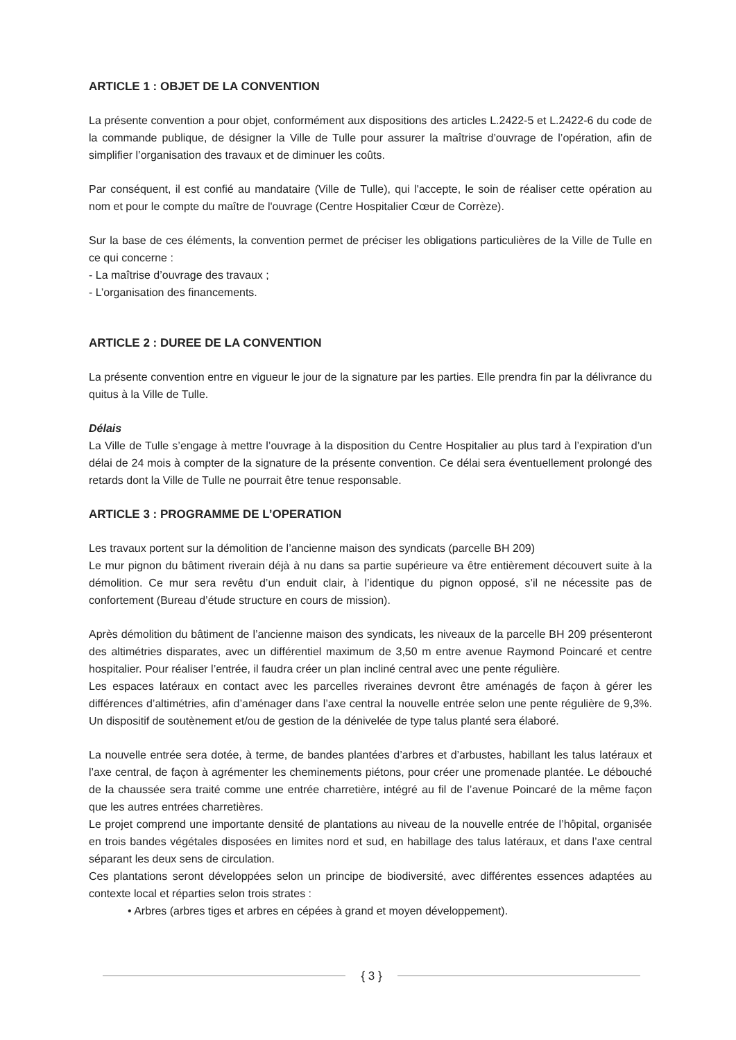ARTICLE 1 : OBJET DE LA CONVENTION
La présente convention a pour objet, conformément aux dispositions des articles L.2422-5 et L.2422-6 du code de la commande publique, de désigner la Ville de Tulle pour assurer la maîtrise d’ouvrage de l’opération, afin de simplifier l’organisation des travaux et de diminuer les coûts.
Par conséquent, il est confié au mandataire (Ville de Tulle), qui l'accepte, le soin de réaliser cette opération au nom et pour le compte du maître de l'ouvrage (Centre Hospitalier Cœur de Corrèze).
Sur la base de ces éléments, la convention permet de préciser les obligations particulières de la Ville de Tulle en ce qui concerne :
- La maîtrise d’ouvrage des travaux ;
- L’organisation des financements.
ARTICLE 2 : DUREE DE LA CONVENTION
La présente convention entre en vigueur le jour de la signature par les parties. Elle prendra fin par la délivrance du quitus à la Ville de Tulle.
Délais
La Ville de Tulle s’engage à mettre l’ouvrage à la disposition du Centre Hospitalier au plus tard à l’expiration d’un délai de 24 mois à compter de la signature de la présente convention. Ce délai sera éventuellement prolongé des retards dont la Ville de Tulle ne pourrait être tenue responsable.
ARTICLE 3 : PROGRAMME DE L’OPERATION
Les travaux portent sur la démolition de l’ancienne maison des syndicats (parcelle BH 209)
Le mur pignon du bâtiment riverain déjà à nu dans sa partie supérieure va être entièrement découvert suite à la démolition. Ce mur sera revêtu d’un enduit clair, à l’identique du pignon opposé, s’il ne nécessite pas de confortement (Bureau d’étude structure en cours de mission).
Après démolition du bâtiment de l’ancienne maison des syndicats, les niveaux de la parcelle BH 209 présenteront des altimétries disparates, avec un différentiel maximum de 3,50 m entre avenue Raymond Poincaré et centre hospitalier. Pour réaliser l’entrée, il faudra créer un plan incliné central avec une pente régulière.
Les espaces latéraux en contact avec les parcelles riveraines devront être aménagés de façon à gérer les différences d’altimétries, afin d’aménager dans l’axe central la nouvelle entrée selon une pente régulière de 9,3%. Un dispositif de soutènement et/ou de gestion de la dénivelée de type talus planté sera élaboré.
La nouvelle entrée sera dotée, à terme, de bandes plantées d’arbres et d’arbustes, habillant les talus latéraux et l’axe central, de façon à agrémenter les cheminements piétons, pour créer une promenade plantée. Le débouché de la chaussée sera traité comme une entrée charretière, intégré au fil de l’avenue Poincaré de la même façon que les autres entrées charretières.
Le projet comprend une importante densité de plantations au niveau de la nouvelle entrée de l’hôpital, organisée en trois bandes végétales disposées en limites nord et sud, en habillage des talus latéraux, et dans l’axe central séparant les deux sens de circulation.
Ces plantations seront développées selon un principe de biodiversité, avec différentes essences adaptées au contexte local et réparties selon trois strates :
• Arbres (arbres tiges et arbres en cépées à grand et moyen développement).
{ 3 }